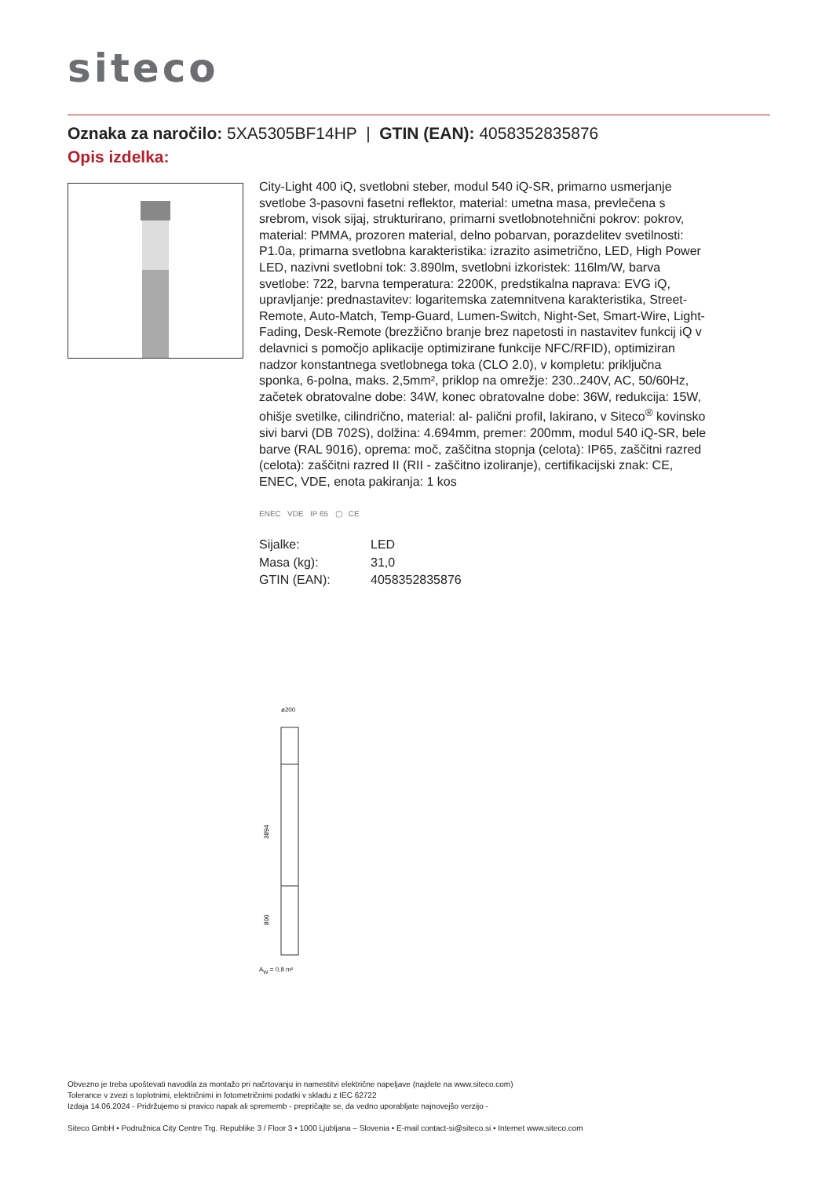siteco
Oznaka za naročilo: 5XA5305BF14HP | GTIN (EAN): 4058352835876
Opis izdelka:
City-Light 400 iQ, svetlobni steber, modul 540 iQ-SR, primarno usmerjanje svetlobe 3-pasovni fasetni reflektor, material: umetna masa, prevlečena s srebrom, visok sijaj, strukturirano, primarni svetlobnotehnični pokrov: pokrov, material: PMMA, prozoren material, delno pobarvan, porazdelitev svetilnosti: P1.0a, primarna svetlobna karakteristika: izrazito asimetrično, LED, High Power LED, nazivni svetlobni tok: 3.890lm, svetlobni izkoristek: 116lm/W, barva svetlobe: 722, barvna temperatura: 2200K, predstikalna naprava: EVG iQ, upravljanje: prednastavitev: logaritemska zatemnitvena karakteristika, Street-Remote, Auto-Match, Temp-Guard, Lumen-Switch, Night-Set, Smart-Wire, Light-Fading, Desk-Remote (brezžično branje brez napetosti in nastavitev funkcij iQ v delavnici s pomočjo aplikacije optimizirane funkcije NFC/RFID), optimiziran nadzor konstantnega svetlobnega toka (CLO 2.0), v kompletu: priključna sponka, 6-polna, maks. 2,5mm², priklop na omrežje: 230..240V, AC, 50/60Hz, začetek obratovalne dobe: 34W, konec obratovalne dobe: 36W, redukcija: 15W, ohišje svetilke, cilindrično, material: al- palični profil, lakirano, v Siteco<sup>®</sup> kovinsko sivi barvi (DB 702S), dolžina: 4.694mm, premer: 200mm, modul 540 iQ-SR, bele barve (RAL 9016), oprema: moč, zaščitna stopnja (celota): IP65, zaščitni razred (celota): zaščitni razred II (RII - zaščitno izoliranje), certifikacijski znak: CE, ENEC, VDE, enota pakiranja: 1 kos
ENEC VDE IP 65 ▢ CE
| Sijalke: | LED |
| Masa (kg): | 31,0 |
| GTIN (EAN): | 4058352835876 |
ø200
3894
800
A<sub>W</sub> = 0,8 m²
Obvezno je treba upoštevati navodila za montažo pri načrtovanju in namestitvi električne napeljave (najdete na www.siteco.com)
Tolerance v zvezi s toplotnimi, električnimi in fotometričnimi podatki v skladu z IEC 62722
Izdaja 14.06.2024 - Pridržujemo si pravico napak ali sprememb - prepričajte se, da vedno uporabljate najnovejšo verzijo -
Siteco GmbH • Podružnica City Centre Trg. Republike 3 / Floor 3 • 1000 Ljubljana – Slovenia • E-mail contact-si@siteco.si • Internet www.siteco.com